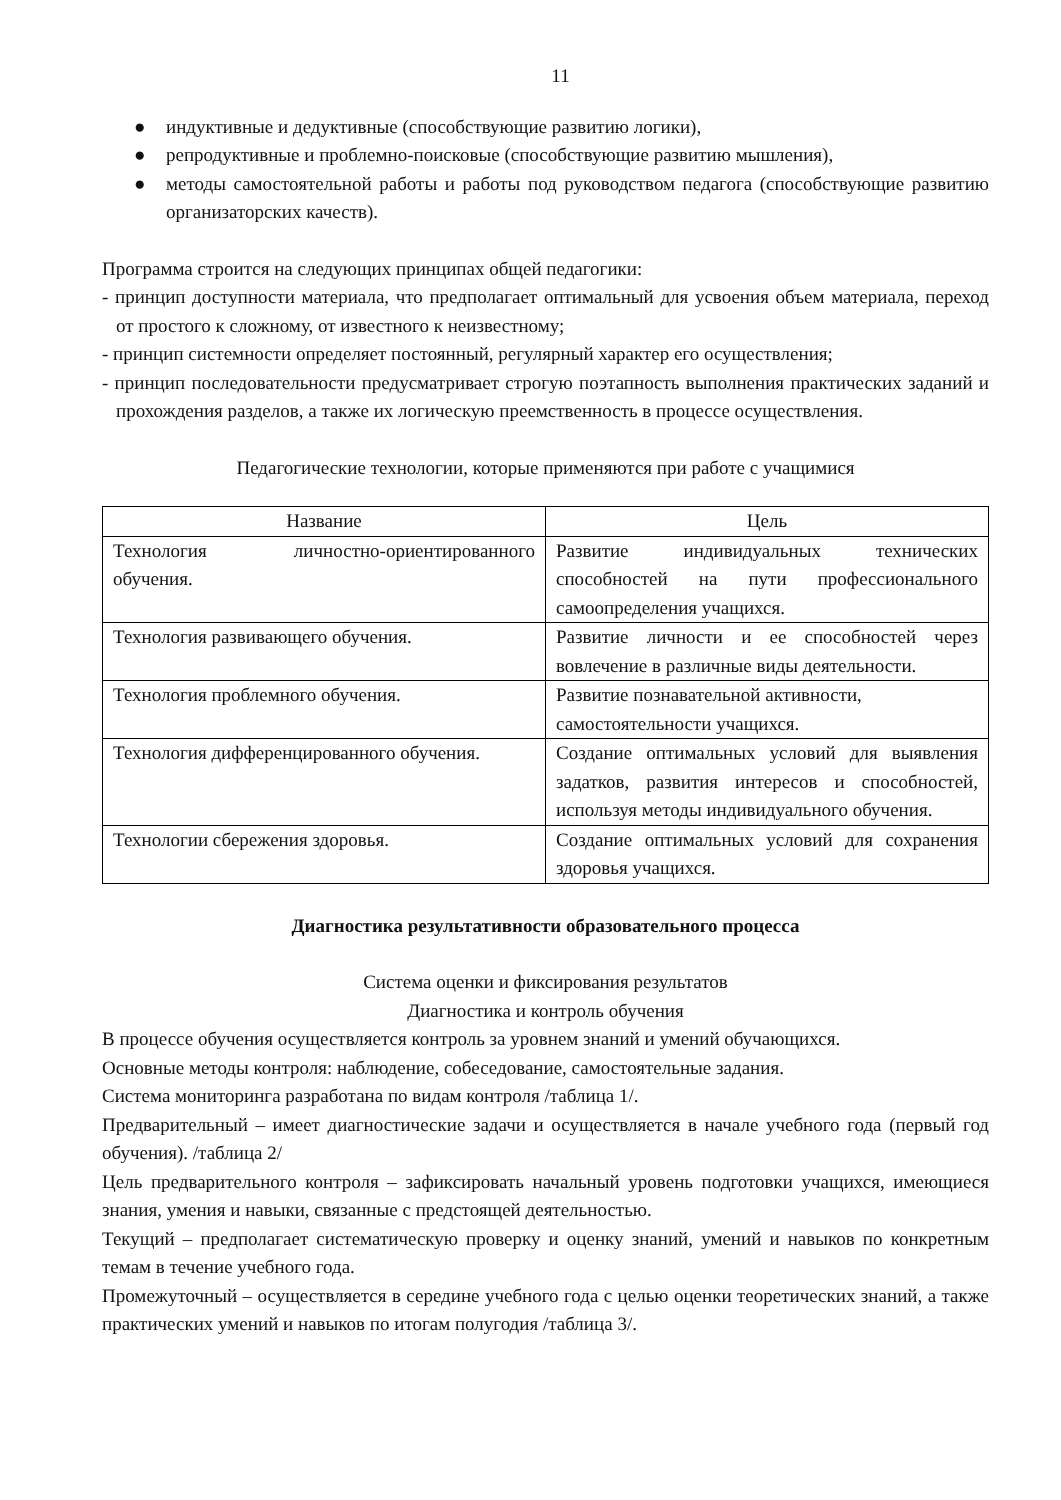11
● индуктивные и дедуктивные (способствующие развитию логики),
● репродуктивные и проблемно-поисковые (способствующие развитию мышления),
● методы самостоятельной работы и работы под руководством педагога (способствующие развитию организаторских качеств).
Программа строится на следующих принципах общей педагогики:
- принцип доступности материала, что предполагает оптимальный для усвоения объем материала, переход от простого к сложному, от известного к неизвестному;
- принцип системности определяет постоянный, регулярный характер его осуществления;
- принцип последовательности предусматривает строгую поэтапность выполнения практических заданий и прохождения разделов, а также их логическую преемственность в процессе осуществления.
Педагогические технологии, которые применяются при работе с учащимися
| Название | Цель |
| --- | --- |
| Технология личностно-ориентированного обучения. | Развитие индивидуальных технических способностей на пути профессионального самоопределения учащихся. |
| Технология развивающего обучения. | Развитие личности и ее способностей через вовлечение в различные виды деятельности. |
| Технология проблемного обучения. | Развитие познавательной активности, самостоятельности учащихся. |
| Технология дифференцированного обучения. | Создание оптимальных условий для выявления задатков, развития интересов и способностей, используя методы индивидуального обучения. |
| Технологии сбережения здоровья. | Создание оптимальных условий для сохранения здоровья учащихся. |
Диагностика результативности образовательного процесса
Система оценки и фиксирования результатов
Диагностика и контроль обучения
В процессе обучения осуществляется контроль за уровнем знаний и умений обучающихся.
Основные методы контроля: наблюдение, собеседование, самостоятельные задания.
Система мониторинга разработана по видам контроля /таблица 1/.
Предварительный – имеет диагностические задачи и осуществляется в начале учебного года (первый год обучения). /таблица 2/
Цель предварительного контроля – зафиксировать начальный уровень подготовки учащихся, имеющиеся знания, умения и навыки, связанные с предстоящей деятельностью.
Текущий – предполагает систематическую проверку и оценку знаний, умений и навыков по конкретным темам в течение учебного года.
Промежуточный – осуществляется в середине учебного года с целью оценки теоретических знаний, а также практических умений и навыков по итогам полугодия /таблица 3/.